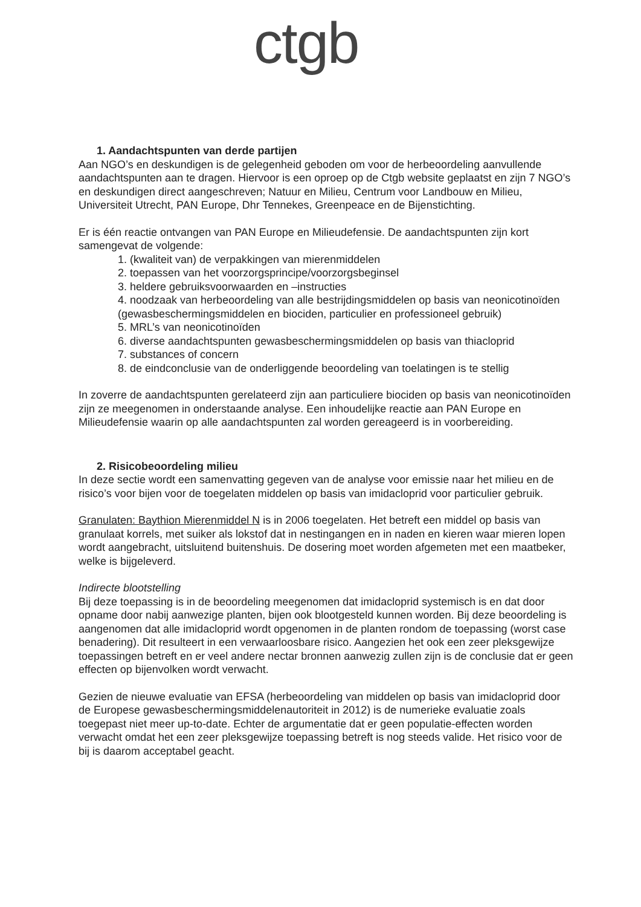ctgb
1. Aandachtspunten van derde partijen
Aan NGO’s en deskundigen is de gelegenheid geboden om voor de herbeoordeling aanvullende aandachtspunten aan te dragen. Hiervoor is een oproep op de Ctgb website geplaatst en zijn 7 NGO’s en deskundigen direct aangeschreven; Natuur en Milieu, Centrum voor Landbouw en Milieu, Universiteit Utrecht, PAN Europe, Dhr Tennekes, Greenpeace en de Bijenstichting.
Er is één reactie ontvangen van PAN Europe en Milieudefensie. De aandachtspunten zijn kort samengevat de volgende:
1. (kwaliteit van) de verpakkingen van mierenmiddelen
2. toepassen van het voorzorgsprincipe/voorzorgsbeginsel
3. heldere gebruiksvoorwaarden en –instructies
4. noodzaak van herbeoordeling van alle bestrijdingsmiddelen op basis van neonicotinoïden (gewasbeschermingsmiddelen en biociden, particulier en professioneel gebruik)
5. MRL’s van neonicotinoïden
6. diverse aandachtspunten gewasbeschermingsmiddelen op basis van thiacloprid
7. substances of concern
8. de eindconclusie van de onderliggende beoordeling van toelatingen is te stellig
In zoverre de aandachtspunten gerelateerd zijn aan particuliere biociden op basis van neonicotinoïden zijn ze meegenomen in onderstaande analyse. Een inhoudelijke reactie aan PAN Europe en Milieudefensie waarin op alle aandachtspunten zal worden gereageerd is in voorbereiding.
2. Risicobeoordeling milieu
In deze sectie wordt een samenvatting gegeven van de analyse voor emissie naar het milieu en de risico’s voor bijen voor de toegelaten middelen op basis van imidacloprid voor particulier gebruik.
Granulaten: Baythion Mierenmiddel N is in 2006 toegelaten. Het betreft een middel op basis van granulaat korrels, met suiker als lokstof dat in nestingangen en in naden en kieren waar mieren lopen wordt aangebracht, uitsluitend buitenshuis. De dosering moet worden afgemeten met een maatbeker, welke is bijgeleverd.
Indirecte blootstelling
Bij deze toepassing is in de beoordeling meegenomen dat imidacloprid systemisch is en dat door opname door nabij aanwezige planten, bijen ook blootgesteld kunnen worden. Bij deze beoordeling is aangenomen dat alle imidacloprid wordt opgenomen in de planten rondom de toepassing (worst case benadering). Dit resulteert in een verwaarloosbare risico. Aangezien het ook een zeer pleksgewijze toepassingen betreft en er veel andere nectar bronnen aanwezig zullen zijn is de conclusie dat er geen effecten op bijenvolken wordt verwacht.
Gezien de nieuwe evaluatie van EFSA (herbeoordeling van middelen op basis van imidacloprid door de Europese gewasbeschermingsmiddelenautoriteit in 2012) is de numerieke evaluatie zoals toegepast niet meer up-to-date. Echter de argumentatie dat er geen populatie-effecten worden verwacht omdat het een zeer pleksgewijze toepassing betreft is nog steeds valide. Het risico voor de bij is daarom acceptabel geacht.